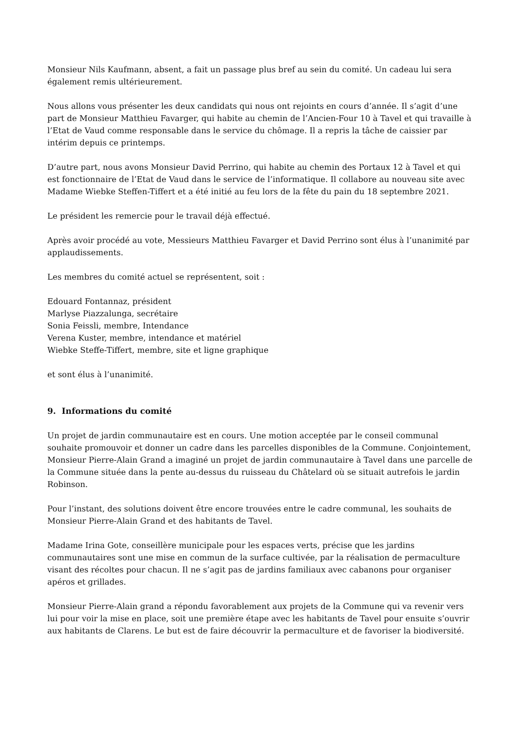Monsieur Nils Kaufmann, absent, a fait un passage plus bref au sein du comité. Un cadeau lui sera également remis ultérieurement.
Nous allons vous présenter les deux candidats qui nous ont rejoints en cours d’année. Il s’agit d’une part de Monsieur Matthieu Favarger, qui habite au chemin de l’Ancien-Four 10 à Tavel et qui travaille à l’Etat de Vaud comme responsable dans le service du chômage. Il a repris la tâche de caissier par intérim depuis ce printemps.
D’autre part, nous avons Monsieur David Perrino, qui habite au chemin des Portaux 12 à Tavel et qui est fonctionnaire de l’Etat de Vaud dans le service de l’informatique. Il collabore au nouveau site avec Madame Wiebke Steffen-Tiffert et a été initié au feu lors de la fête du pain du 18 septembre 2021.
Le président les remercie pour le travail déjà effectué.
Après avoir procédé au vote, Messieurs Matthieu Favarger et David Perrino sont élus à l’unanimité par applaudissements.
Les membres du comité actuel se représentent, soit :
Edouard Fontannaz, président
Marlyse Piazzalunga, secrétaire
Sonia Feissli, membre, Intendance
Verena Kuster, membre, intendance et matériel
Wiebke Steffe-Tiffert, membre, site et ligne graphique
et sont élus à l’unanimité.
9. Informations du comité
Un projet de jardin communautaire est en cours. Une motion acceptée par le conseil communal souhaite promouvoir et donner un cadre dans les parcelles disponibles de la Commune. Conjointement, Monsieur Pierre-Alain Grand a imaginé un projet de jardin communautaire à Tavel dans une parcelle de la Commune située dans la pente au-dessus du ruisseau du Châtelard où se situait autrefois le jardin Robinson.
Pour l’instant, des solutions doivent être encore trouvées entre le cadre communal, les souhaits de Monsieur Pierre-Alain Grand et des habitants de Tavel.
Madame Irina Gote, conseillère municipale pour les espaces verts, précise que les jardins communautaires sont une mise en commun de la surface cultivée, par la réalisation de permaculture visant des récoltes pour chacun. Il ne s’agit pas de jardins familiaux avec cabanons pour organiser apéros et grillades.
Monsieur Pierre-Alain grand a répondu favorablement aux projets de la Commune qui va revenir vers lui pour voir la mise en place, soit une première étape avec les habitants de Tavel pour ensuite s’ouvrir aux habitants de Clarens. Le but est de faire découvrir la permaculture et de favoriser la biodiversité.